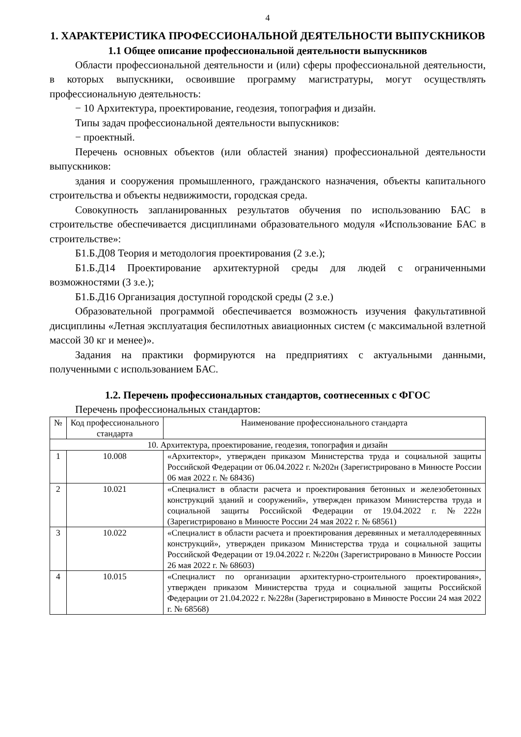4
1. ХАРАКТЕРИСТИКА ПРОФЕССИОНАЛЬНОЙ ДЕЯТЕЛЬНОСТИ ВЫПУСКНИКОВ
1.1 Общее описание профессиональной деятельности выпускников
Области профессиональной деятельности и (или) сферы профессиональной деятельности, в которых выпускники, освоившие программу магистратуры, могут осуществлять профессиональную деятельность:
− 10 Архитектура, проектирование, геодезия, топография и дизайн.
Типы задач профессиональной деятельности выпускников:
− проектный.
Перечень основных объектов (или областей знания) профессиональной деятельности выпускников:
здания и сооружения промышленного, гражданского назначения, объекты капитального строительства и объекты недвижимости, городская среда.
Совокупность запланированных результатов обучения по использованию БАС в строительстве обеспечивается дисциплинами образовательного модуля «Использование БАС в строительстве»:
Б1.Б.Д08 Теория и методология проектирования (2 з.е.);
Б1.Б.Д14 Проектирование архитектурной среды для людей с ограниченными возможностями (3 з.е.);
Б1.Б.Д16 Организация доступной городской среды (2 з.е.)
Образовательной программой обеспечивается возможность изучения факультативной дисциплины «Летная эксплуатация беспилотных авиационных систем (с максимальной взлетной массой 30 кг и менее)».
Задания на практики формируются на предприятиях с актуальными данными, полученными с использованием БАС.
1.2. Перечень профессиональных стандартов, соотнесенных с ФГОС
Перечень профессиональных стандартов:
| № | Код профессионального стандарта | Наименование профессионального стандарта |
| --- | --- | --- |
| 10. Архитектура, проектирование, геодезия, топография и дизайн | | |
| 1 | 10.008 | «Архитектор», утвержден приказом Министерства труда и социальной защиты Российской Федерации от 06.04.2022 г. №202н (Зарегистрировано в Минюсте России 06 мая 2022 г. № 68436) |
| 2 | 10.021 | «Специалист в области расчета и проектирования бетонных и железобетонных конструкций зданий и сооружений», утвержден приказом Министерства труда и социальной защиты Российской Федерации от 19.04.2022 г. №222н (Зарегистрировано в Минюсте России 24 мая 2022 г. № 68561) |
| 3 | 10.022 | «Специалист в области расчета и проектирования деревянных и металлодеревянных конструкций», утвержден приказом Министерства труда и социальной защиты Российской Федерации от 19.04.2022 г. №220н (Зарегистрировано в Минюсте России 26 мая 2022 г. № 68603) |
| 4 | 10.015 | «Специалист по организации архитектурно-строительного проектирования», утвержден приказом Министерства труда и социальной защиты Российской Федерации от 21.04.2022 г. №228н (Зарегистрировано в Минюсте России 24 мая 2022 г. № 68568) |